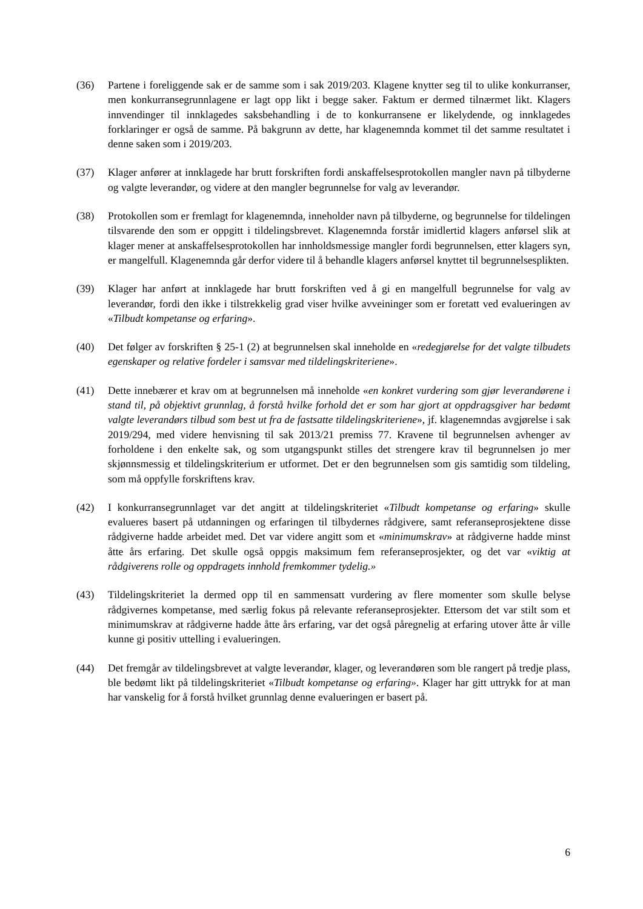(36) Partene i foreliggende sak er de samme som i sak 2019/203. Klagene knytter seg til to ulike konkurranser, men konkurransegrunnlagene er lagt opp likt i begge saker. Faktum er dermed tilnærmet likt. Klagers innvendinger til innklagedes saksbehandling i de to konkurransene er likelydende, og innklagedes forklaringer er også de samme. På bakgrunn av dette, har klagenemnda kommet til det samme resultatet i denne saken som i 2019/203.
(37) Klager anfører at innklagede har brutt forskriften fordi anskaffelsesprotokollen mangler navn på tilbyderne og valgte leverandør, og videre at den mangler begrunnelse for valg av leverandør.
(38) Protokollen som er fremlagt for klagenemnda, inneholder navn på tilbyderne, og begrunnelse for tildelingen tilsvarende den som er oppgitt i tildelingsbrevet. Klagenemnda forstår imidlertid klagers anførsel slik at klager mener at anskaffelsesprotokollen har innholdsmessige mangler fordi begrunnelsen, etter klagers syn, er mangelfull. Klagenemnda går derfor videre til å behandle klagers anførsel knyttet til begrunnelsesplikten.
(39) Klager har anført at innklagede har brutt forskriften ved å gi en mangelfull begrunnelse for valg av leverandør, fordi den ikke i tilstrekkelig grad viser hvilke avveininger som er foretatt ved evalueringen av «Tilbudt kompetanse og erfaring».
(40) Det følger av forskriften § 25-1 (2) at begrunnelsen skal inneholde en «redegjørelse for det valgte tilbudets egenskaper og relative fordeler i samsvar med tildelingskriteriene».
(41) Dette innebærer et krav om at begrunnelsen må inneholde «en konkret vurdering som gjør leverandørene i stand til, på objektivt grunnlag, å forstå hvilke forhold det er som har gjort at oppdragsgiver har bedømt valgte leverandørs tilbud som best ut fra de fastsatte tildelingskriteriene», jf. klagenemndas avgjørelse i sak 2019/294, med videre henvisning til sak 2013/21 premiss 77. Kravene til begrunnelsen avhenger av forholdene i den enkelte sak, og som utgangspunkt stilles det strengere krav til begrunnelsen jo mer skjønnsmessig et tildelingskriterium er utformet. Det er den begrunnelsen som gis samtidig som tildeling, som må oppfylle forskriftens krav.
(42) I konkurransegrunnlaget var det angitt at tildelingskriteriet «Tilbudt kompetanse og erfaring» skulle evalueres basert på utdanningen og erfaringen til tilbydernes rådgivere, samt referanseprosjektene disse rådgiverne hadde arbeidet med. Det var videre angitt som et «minimumskrav» at rådgiverne hadde minst åtte års erfaring. Det skulle også oppgis maksimum fem referanseprosjekter, og det var «viktig at rådgiverens rolle og oppdragets innhold fremkommer tydelig.»
(43) Tildelingskriteriet la dermed opp til en sammensatt vurdering av flere momenter som skulle belyse rådgivernes kompetanse, med særlig fokus på relevante referanseprosjekter. Ettersom det var stilt som et minimumskrav at rådgiverne hadde åtte års erfaring, var det også påregnelig at erfaring utover åtte år ville kunne gi positiv uttelling i evalueringen.
(44) Det fremgår av tildelingsbrevet at valgte leverandør, klager, og leverandøren som ble rangert på tredje plass, ble bedømt likt på tildelingskriteriet «Tilbudt kompetanse og erfaring». Klager har gitt uttrykk for at man har vanskelig for å forstå hvilket grunnlag denne evalueringen er basert på.
6